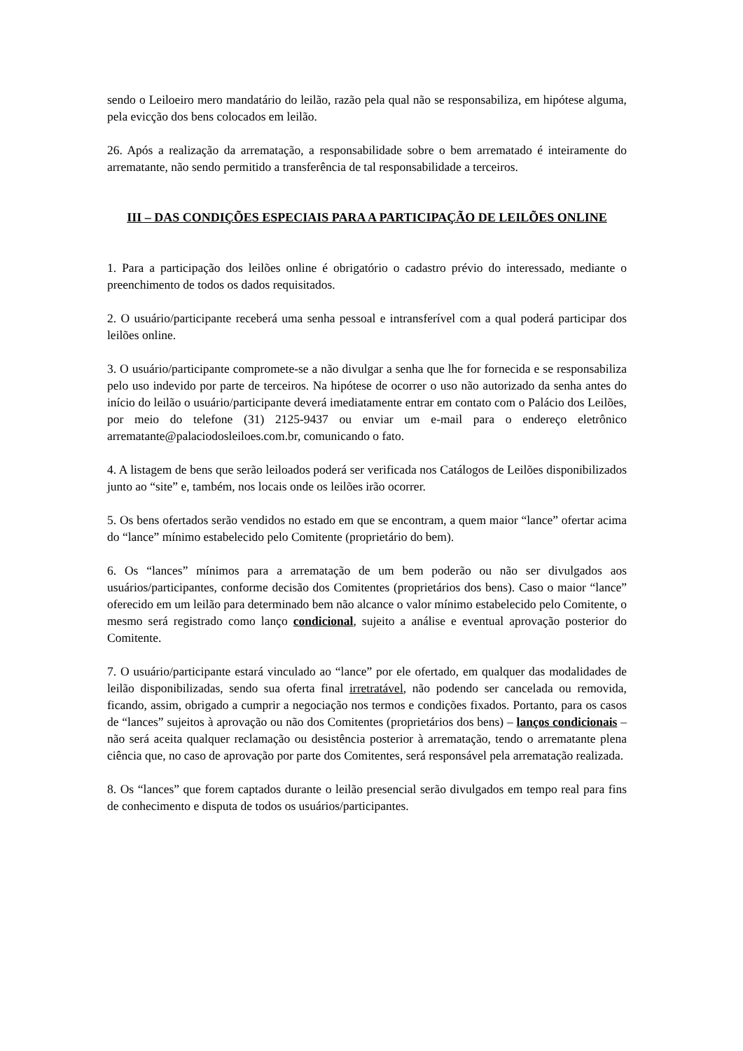sendo o Leiloeiro mero mandatário do leilão, razão pela qual não se responsabiliza, em hipótese alguma, pela evicção dos bens colocados em leilão.
26. Após a realização da arrematação, a responsabilidade sobre o bem arrematado é inteiramente do arrematante, não sendo permitido a transferência de tal responsabilidade a terceiros.
III – DAS CONDIÇÕES ESPECIAIS PARA A PARTICIPAÇÃO DE LEILÕES ONLINE
1. Para a participação dos leilões online é obrigatório o cadastro prévio do interessado, mediante o preenchimento de todos os dados requisitados.
2. O usuário/participante receberá uma senha pessoal e intransferível com a qual poderá participar dos leilões online.
3. O usuário/participante compromete-se a não divulgar a senha que lhe for fornecida e se responsabiliza pelo uso indevido por parte de terceiros. Na hipótese de ocorrer o uso não autorizado da senha antes do início do leilão o usuário/participante deverá imediatamente entrar em contato com o Palácio dos Leilões, por meio do telefone (31) 2125-9437 ou enviar um e-mail para o endereço eletrônico arrematante@palaciodosleiloes.com.br, comunicando o fato.
4. A listagem de bens que serão leiloados poderá ser verificada nos Catálogos de Leilões disponibilizados junto ao “site” e, também, nos locais onde os leilões irão ocorrer.
5. Os bens ofertados serão vendidos no estado em que se encontram, a quem maior “lance” ofertar acima do “lance” mínimo estabelecido pelo Comitente (proprietário do bem).
6. Os “lances” mínimos para a arrematação de um bem poderão ou não ser divulgados aos usuários/participantes, conforme decisão dos Comitentes (proprietários dos bens). Caso o maior “lance” oferecido em um leilão para determinado bem não alcance o valor mínimo estabelecido pelo Comitente, o mesmo será registrado como lanço condicional, sujeito a análise e eventual aprovação posterior do Comitente.
7. O usuário/participante estará vinculado ao “lance” por ele ofertado, em qualquer das modalidades de leilão disponibilizadas, sendo sua oferta final irretratável, não podendo ser cancelada ou removida, ficando, assim, obrigado a cumprir a negociação nos termos e condições fixados. Portanto, para os casos de “lances” sujeitos à aprovação ou não dos Comitentes (proprietários dos bens) – lanços condicionais – não será aceita qualquer reclamação ou desistência posterior à arrematação, tendo o arrematante plena ciência que, no caso de aprovação por parte dos Comitentes, será responsável pela arrematação realizada.
8. Os “lances” que forem captados durante o leilão presencial serão divulgados em tempo real para fins de conhecimento e disputa de todos os usuários/participantes.